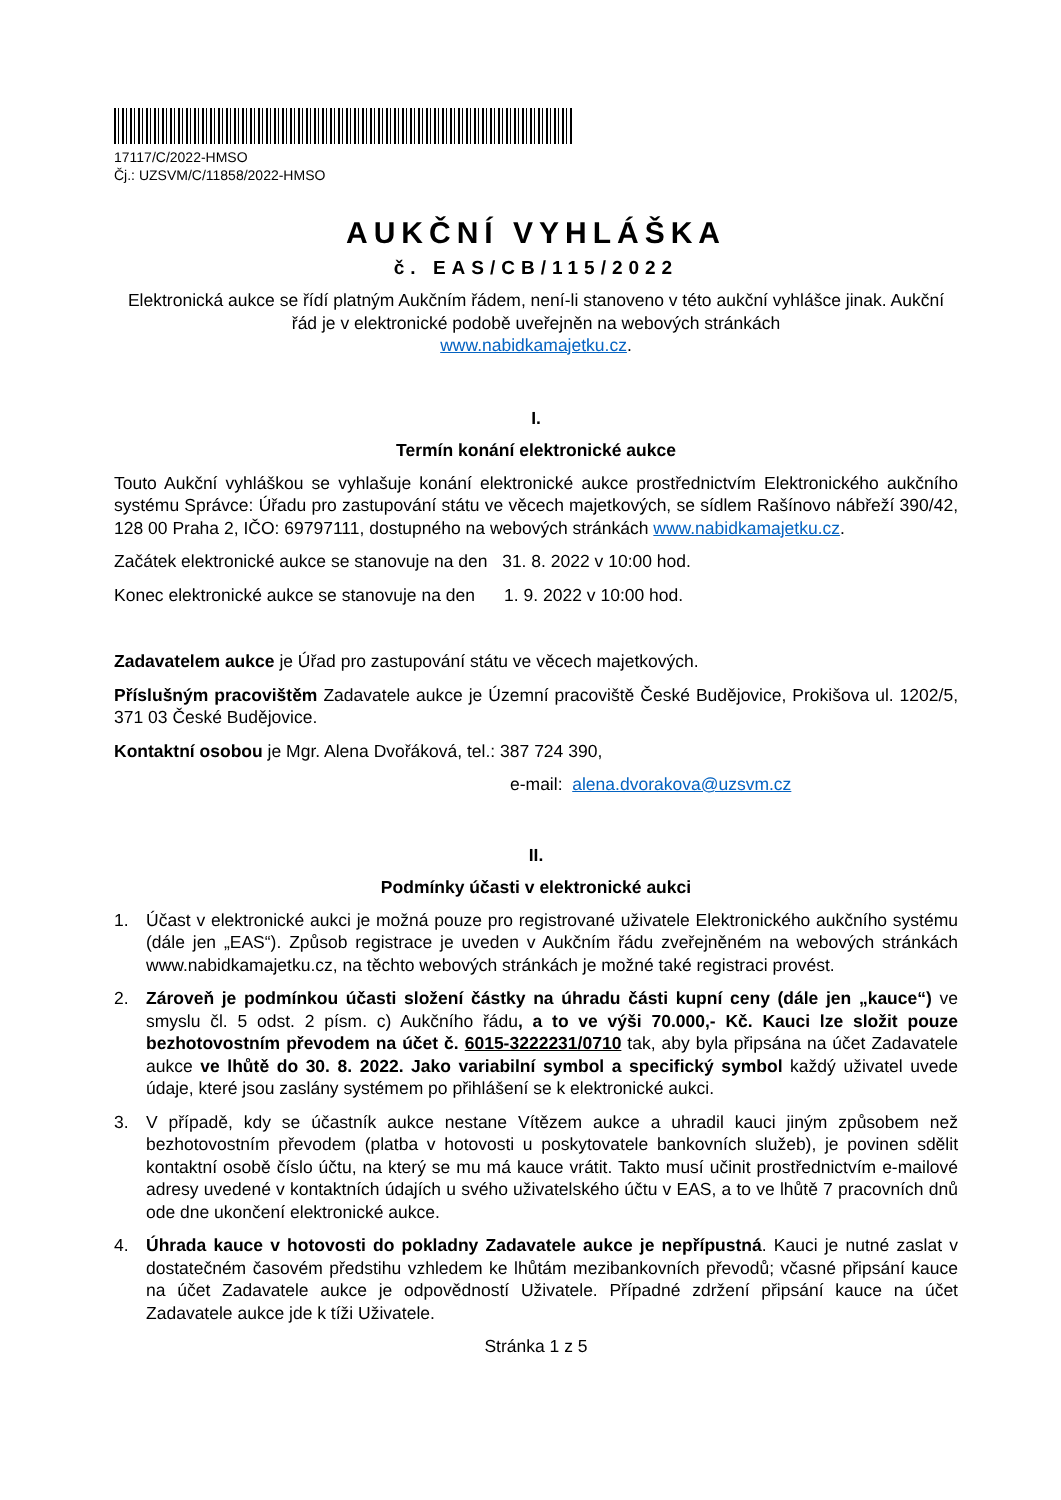17117/C/2022-HMSO
Čj.: UZSVM/C/11858/2022-HMSO
AUKČNÍ VYHLÁŠKA
č. EAS/CB/115/2022
Elektronická aukce se řídí platným Aukčním řádem, není-li stanoveno v této aukční vyhlášce jinak. Aukční řád je v elektronické podobě uveřejněn na webových stránkách
www.nabidkamajetku.cz.
I.
Termín konání elektronické aukce
Touto Aukční vyhláškou se vyhlašuje konání elektronické aukce prostřednictvím Elektronického aukčního systému Správce: Úřadu pro zastupování státu ve věcech majetkových, se sídlem Rašínovo nábřeží 390/42, 128 00 Praha 2, IČO: 69797111, dostupného na webových stránkách www.nabidkamajetku.cz.
Začátek elektronické aukce se stanovuje na den 31. 8. 2022 v 10:00 hod.
Konec elektronické aukce se stanovuje na den 1. 9. 2022 v 10:00 hod.
Zadavatelem aukce je Úřad pro zastupování státu ve věcech majetkových.
Příslušným pracovištěm Zadavatele aukce je Územní pracoviště České Budějovice, Prokišova ul. 1202/5, 371 03 České Budějovice.
Kontaktní osobou je Mgr. Alena Dvořáková, tel.: 387 724 390,
e-mail: alena.dvorakova@uzsvm.cz
II.
Podmínky účasti v elektronické aukci
1. Účast v elektronické aukci je možná pouze pro registrované uživatele Elektronického aukčního systému (dále jen „EAS“). Způsob registrace je uveden v Aukčním řádu zveřejněném na webových stránkách www.nabidkamajetku.cz, na těchto webových stránkách je možné také registraci provést.
2. Zároveň je podmínkou účasti složení částky na úhradu části kupní ceny (dále jen „kauce“) ve smyslu čl. 5 odst. 2 písm. c) Aukčního řádu, a to ve výši 70.000,- Kč. Kauci lze složit pouze bezhotovostním převodem na účet č. 6015-3222231/0710 tak, aby byla připsána na účet Zadavatele aukce ve lhůtě do 30. 8. 2022. Jako variabilní symbol a specifický symbol každý uživatel uvede údaje, které jsou zaslány systémem po přihlášení se k elektronické aukci.
3. V případě, kdy se účastník aukce nestane Vítězem aukce a uhradil kauci jiným způsobem než bezhotovostním převodem (platba v hotovosti u poskytovatele bankovních služeb), je povinen sdělit kontaktní osobě číslo účtu, na který se mu má kauce vrátit. Takto musí učinit prostřednictvím e-mailové adresy uvedené v kontaktních údajích u svého uživatelského účtu v EAS, a to ve lhůtě 7 pracovních dnů ode dne ukončení elektronické aukce.
4. Úhrada kauce v hotovosti do pokladny Zadavatele aukce je nepřípustná. Kauci je nutné zaslat v dostatečném časovém předstihu vzhledem ke lhůtám mezibankovních převodů; včasné připsání kauce na účet Zadavatele aukce je odpovědností Uživatele. Případné zdržení připsání kauce na účet Zadavatele aukce jde k tíži Uživatele.
Stránka 1 z 5